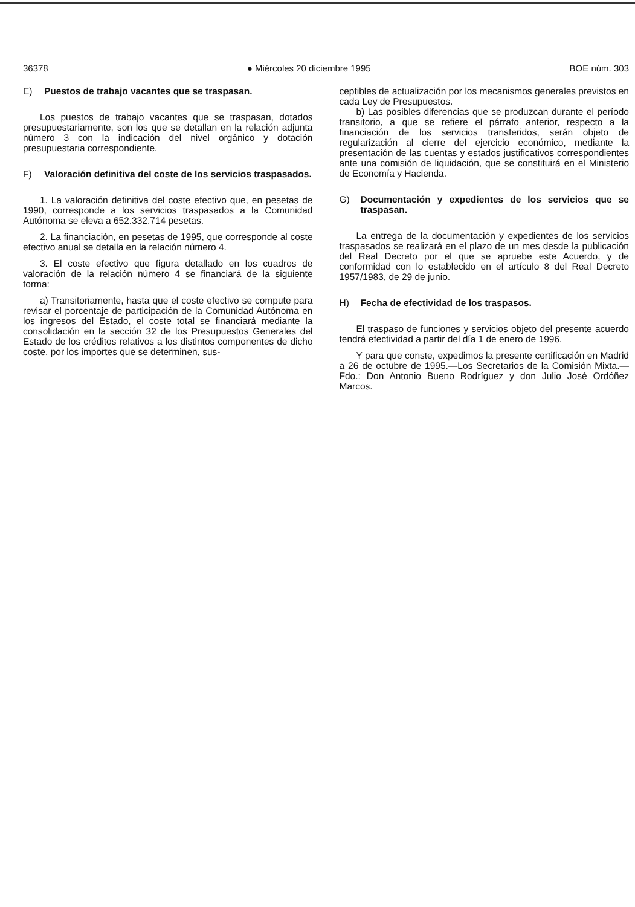36378 ● Miércoles 20 diciembre 1995 BOE núm. 303
E) Puestos de trabajo vacantes que se traspasan.
Los puestos de trabajo vacantes que se traspasan, dotados presupuestariamente, son los que se detallan en la relación adjunta número 3 con la indicación del nivel orgánico y dotación presupuestaria correspondiente.
F) Valoración definitiva del coste de los servicios traspasados.
1. La valoración definitiva del coste efectivo que, en pesetas de 1990, corresponde a los servicios traspasados a la Comunidad Autónoma se eleva a 652.332.714 pesetas.
2. La financiación, en pesetas de 1995, que corresponde al coste efectivo anual se detalla en la relación número 4.
3. El coste efectivo que figura detallado en los cuadros de valoración de la relación número 4 se financiará de la siguiente forma:
a) Transitoriamente, hasta que el coste efectivo se compute para revisar el porcentaje de participación de la Comunidad Autónoma en los ingresos del Estado, el coste total se financiará mediante la consolidación en la sección 32 de los Presupuestos Generales del Estado de los créditos relativos a los distintos componentes de dicho coste, por los importes que se determinen, sus-
ceptibles de actualización por los mecanismos generales previstos en cada Ley de Presupuestos.
b) Las posibles diferencias que se produzcan durante el período transitorio, a que se refiere el párrafo anterior, respecto a la financiación de los servicios transferidos, serán objeto de regularización al cierre del ejercicio económico, mediante la presentación de las cuentas y estados justificativos correspondientes ante una comisión de liquidación, que se constituirá en el Ministerio de Economía y Hacienda.
G) Documentación y expedientes de los servicios que se traspasan.
La entrega de la documentación y expedientes de los servicios traspasados se realizará en el plazo de un mes desde la publicación del Real Decreto por el que se apruebe este Acuerdo, y de conformidad con lo establecido en el artículo 8 del Real Decreto 1957/1983, de 29 de junio.
H) Fecha de efectividad de los traspasos.
El traspaso de funciones y servicios objeto del presente acuerdo tendrá efectividad a partir del día 1 de enero de 1996.
Y para que conste, expedimos la presente certificación en Madrid a 26 de octubre de 1995.—Los Secretarios de la Comisión Mixta.—Fdo.: Don Antonio Bueno Rodríguez y don Julio José Ordóñez Marcos.